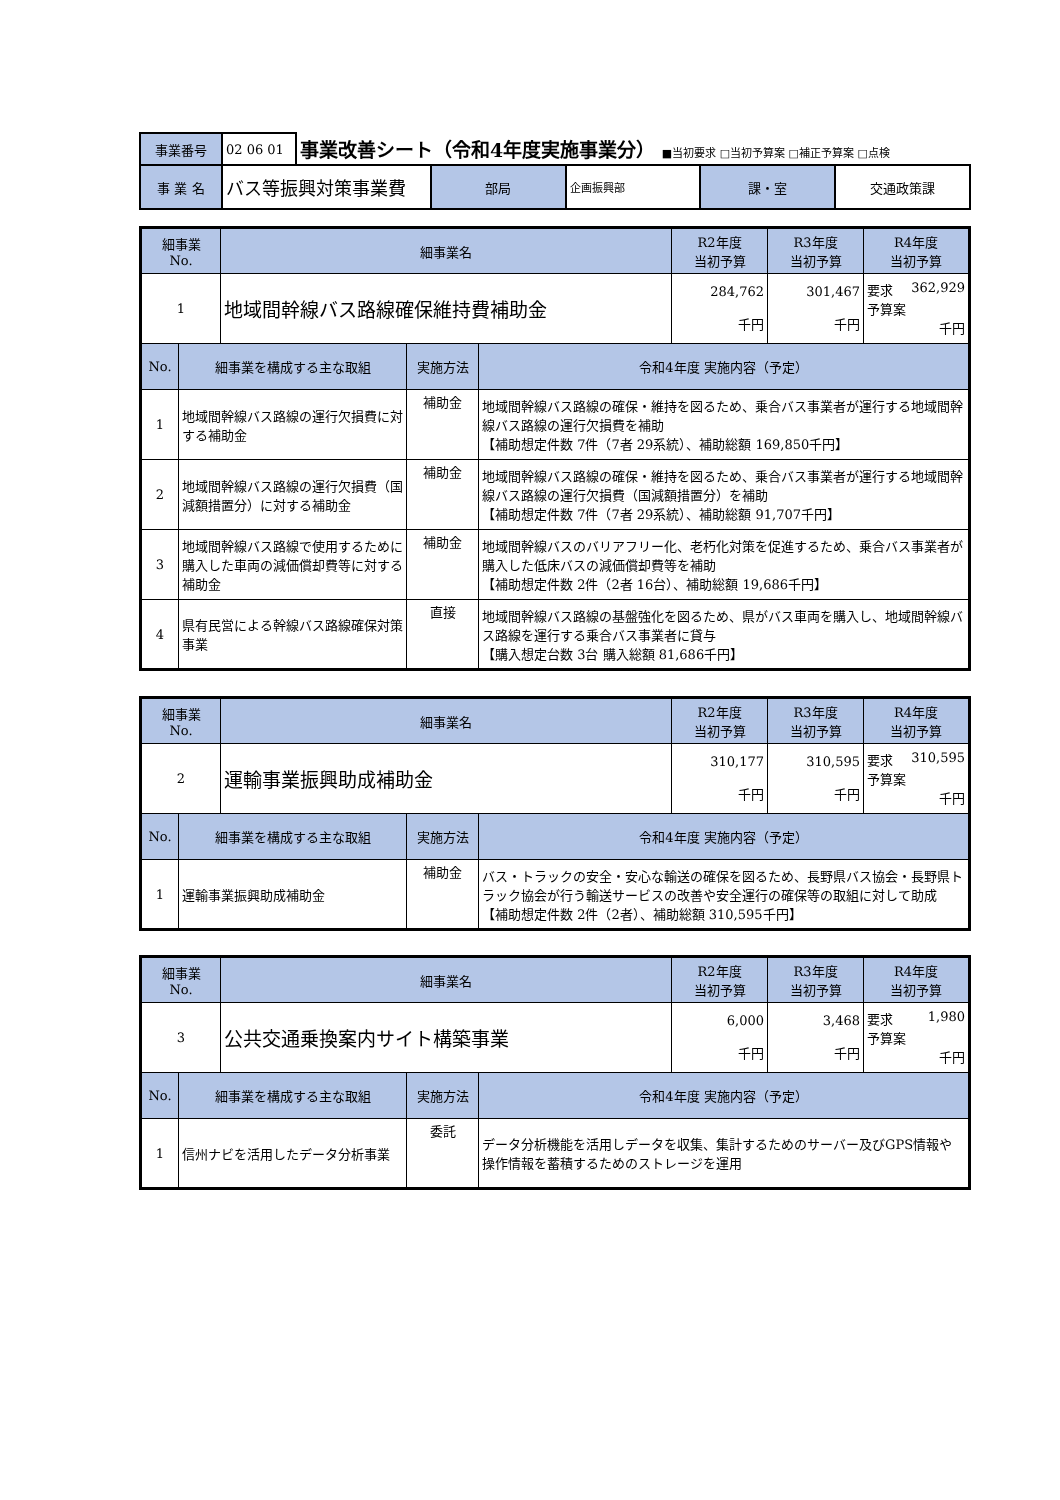| 事業番号 | 02 06 01 | 事業改善シート（令和4年度実施事業分） ■当初要求 □当初予算案 □補正予算案 □点検 | | | | |
| 事 業 名 | バス等振興対策事業費 | | 部局 | 企画振興部 | 課・室 | 交通政策課 |
| 細事業 No. | | 細事業名 | | | R2年度 当初予算 | R3年度 当初予算 | R4年度 当初予算 |
| --- | --- | --- | --- | --- | --- | --- | --- |
| 1 | | 地域間幹線バス路線確保維持費補助金 | | | 284,762 千円 | 301,467 千円 | 要求 362,929 予算案 千円 |
| No. | 細事業を構成する主な取組 | | 実施方法 | 令和4年度 実施内容（予定） | | | |
| 1 | 地域間幹線バス路線の運行欠損費に対する補助金 | | 補助金 | 地域間幹線バス路線の確保・維持を図るため、乗合バス事業者が運行する地域間幹線バス路線の運行欠損費を補助 【補助想定件数 7件（7者 29系統）、補助総額 169,850千円】 | | | |
| 2 | 地域間幹線バス路線の運行欠損費（国減額措置分）に対する補助金 | | 補助金 | 地域間幹線バス路線の確保・維持を図るため、乗合バス事業者が運行する地域間幹線バス路線の運行欠損費（国減額措置分）を補助 【補助想定件数 7件（7者 29系統）、補助総額 91,707千円】 | | | |
| 3 | 地域間幹線バス路線で使用するために購入した車両の減価償却費等に対する補助金 | | 補助金 | 地域間幹線バスのバリアフリー化、老朽化対策を促進するため、乗合バス事業者が購入した低床バスの減価償却費等を補助 【補助想定件数 2件（2者 16台）、補助総額 19,686千円】 | | | |
| 4 | 県有民営による幹線バス路線確保対策事業 | | 直接 | 地域間幹線バス路線の基盤強化を図るため、県がバス車両を購入し、地域間幹線バス路線を運行する乗合バス事業者に貸与 【購入想定台数 3台 購入総額 81,686千円】 | | | |
| 細事業 No. | | 細事業名 | | | R2年度 当初予算 | R3年度 当初予算 | R4年度 当初予算 |
| --- | --- | --- | --- | --- | --- | --- | --- |
| 2 | | 運輸事業振興助成補助金 | | | 310,177 千円 | 310,595 千円 | 要求 310,595 予算案 千円 |
| No. | 細事業を構成する主な取組 | | 実施方法 | 令和4年度 実施内容（予定） | | | |
| 1 | 運輸事業振興助成補助金 | | 補助金 | バス・トラックの安全・安心な輸送の確保を図るため、長野県バス協会・長野県トラック協会が行う輸送サービスの改善や安全運行の確保等の取組に対して助成 【補助想定件数 2件（2者）、補助総額 310,595千円】 | | | |
| 細事業 No. | | 細事業名 | | | R2年度 当初予算 | R3年度 当初予算 | R4年度 当初予算 |
| --- | --- | --- | --- | --- | --- | --- | --- |
| 3 | | 公共交通乗換案内サイト構築事業 | | | 6,000 千円 | 3,468 千円 | 要求 1,980 予算案 千円 |
| No. | 細事業を構成する主な取組 | | 実施方法 | 令和4年度 実施内容（予定） | | | |
| 1 | 信州ナビを活用したデータ分析事業 | | 委託 | データ分析機能を活用しデータを収集、集計するためのサーバー及びGPS情報や操作情報を蓄積するためのストレージを運用 | | | |